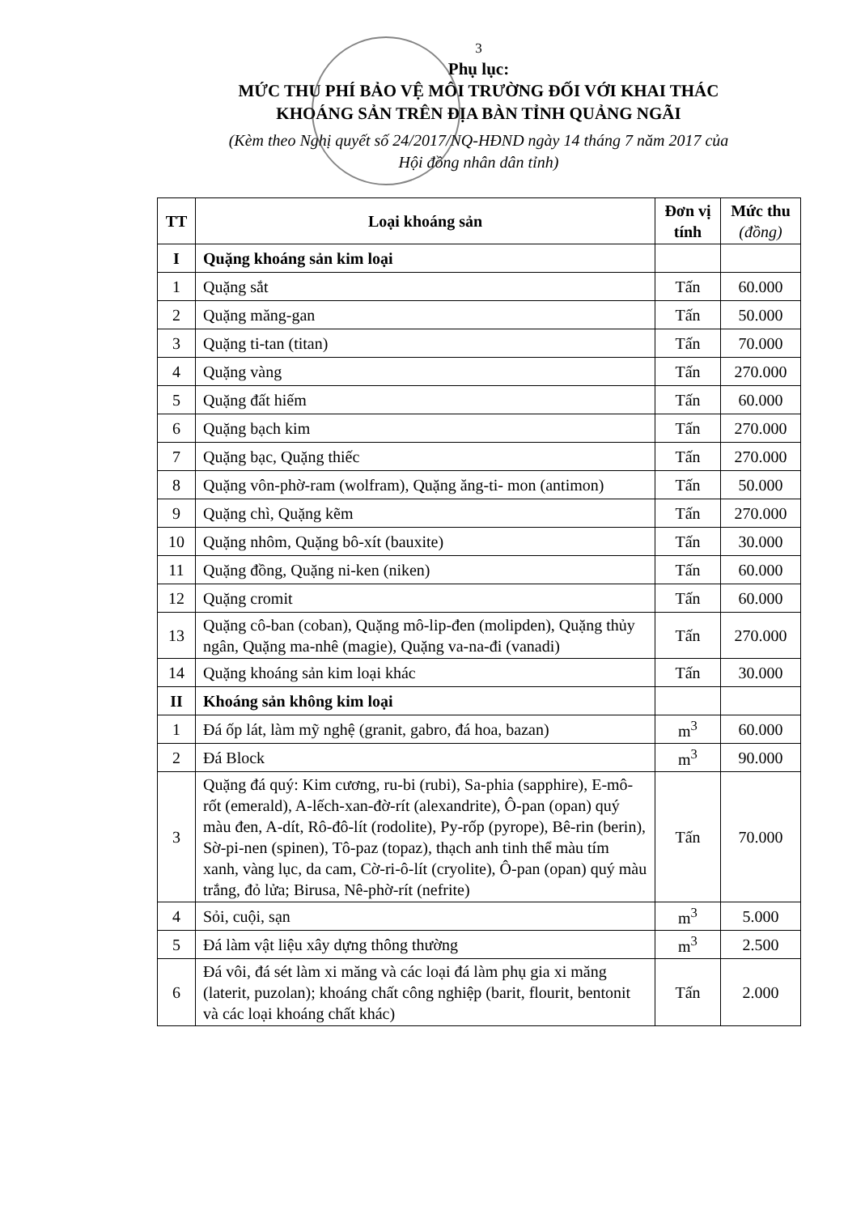3
Phụ lục:
MỨC THU PHÍ BẢO VỆ MÔI TRƯỜNG ĐỐI VỚI KHAI THÁC
KHOÁNG SẢN TRÊN ĐỊA BÀN TỈNH QUẢNG NGÃI
(Kèm theo Nghị quyết số 24/2017/NQ-HĐND ngày 14 tháng 7 năm 2017 của
Hội đồng nhân dân tỉnh)
| TT | Loại khoáng sản | Đơn vị tính | Mức thu (đồng) |
| --- | --- | --- | --- |
| I | Quặng khoáng sản kim loại | | |
| 1 | Quặng sắt | Tấn | 60.000 |
| 2 | Quặng măng-gan | Tấn | 50.000 |
| 3 | Quặng ti-tan (titan) | Tấn | 70.000 |
| 4 | Quặng vàng | Tấn | 270.000 |
| 5 | Quặng đất hiếm | Tấn | 60.000 |
| 6 | Quặng bạch kim | Tấn | 270.000 |
| 7 | Quặng bạc, Quặng thiếc | Tấn | 270.000 |
| 8 | Quặng vôn-phờ-ram (wolfram), Quặng ăng-ti- mon (antimon) | Tấn | 50.000 |
| 9 | Quặng chì, Quặng kẽm | Tấn | 270.000 |
| 10 | Quặng nhôm, Quặng bô-xít (bauxite) | Tấn | 30.000 |
| 11 | Quặng đồng, Quặng ni-ken (niken) | Tấn | 60.000 |
| 12 | Quặng cromit | Tấn | 60.000 |
| 13 | Quặng cô-ban (coban), Quặng mô-lip-đen (molipden), Quặng thủy ngân, Quặng ma-nhê (magie), Quặng va-na-đi (vanadi) | Tấn | 270.000 |
| 14 | Quặng khoáng sản kim loại khác | Tấn | 30.000 |
| II | Khoáng sản không kim loại | | |
| 1 | Đá ốp lát, làm mỹ nghệ (granit, gabro, đá hoa, bazan) | m<sup>3</sup> | 60.000 |
| 2 | Đá Block | m<sup>3</sup> | 90.000 |
| 3 | Quặng đá quý: Kim cương, ru-bi (rubi), Sa-phia (sapphire), E-mô-rốt (emerald), A-lếch-xan-đờ-rít (alexandrite), Ô-pan (opan) quý màu đen, A-dít, Rô-đô-lít (rodolite), Py-rốp (pyrope), Bê-rin (berin), Sờ-pi-nen (spinen), Tô-paz (topaz), thạch anh tinh thể màu tím xanh, vàng lục, da cam, Cờ-ri-ô-lít (cryolite), Ô-pan (opan) quý màu trắng, đỏ lửa; Birusa, Nê-phờ-rít (nefrite) | Tấn | 70.000 |
| 4 | Sỏi, cuội, sạn | m<sup>3</sup> | 5.000 |
| 5 | Đá làm vật liệu xây dựng thông thường | m<sup>3</sup> | 2.500 |
| 6 | Đá vôi, đá sét làm xi măng và các loại đá làm phụ gia xi măng (laterit, puzolan); khoáng chất công nghiệp (barit, flourit, bentonit và các loại khoáng chất khác) | Tấn | 2.000 |